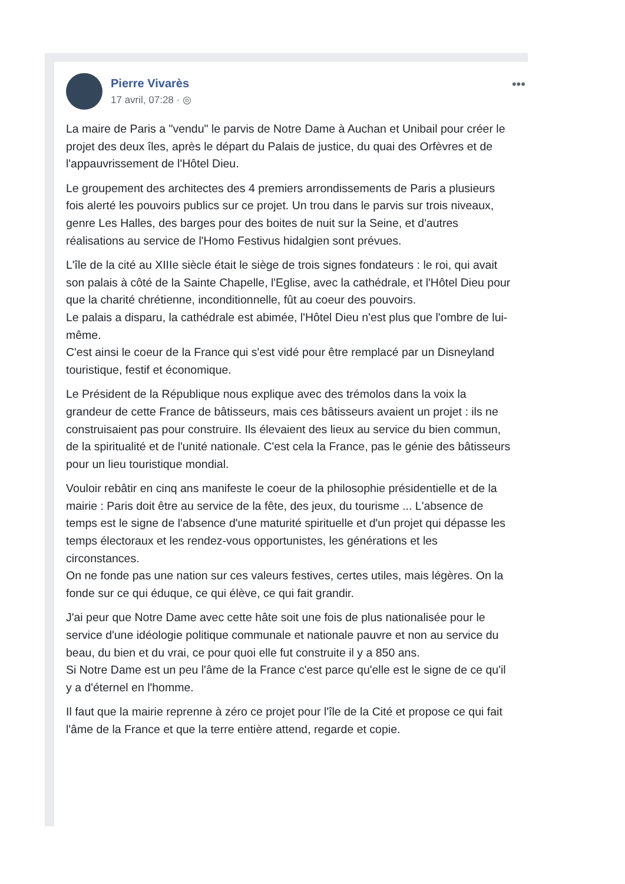Pierre Vivarès
17 avril, 07:28 · ◎
•••
La maire de Paris a "vendu" le parvis de Notre Dame à Auchan et Unibail pour créer le projet des deux îles, après le départ du Palais de justice, du quai des Orfèvres et de l'appauvrissement de l'Hôtel Dieu.
Le groupement des architectes des 4 premiers arrondissements de Paris a plusieurs fois alerté les pouvoirs publics sur ce projet. Un trou dans le parvis sur trois niveaux, genre Les Halles, des barges pour des boites de nuit sur la Seine, et d'autres réalisations au service de l'Homo Festivus hidalgien sont prévues.
L'île de la cité au XIIIe siècle était le siège de trois signes fondateurs : le roi, qui avait son palais à côté de la Sainte Chapelle, l'Eglise, avec la cathédrale, et l'Hôtel Dieu pour que la charité chrétienne, inconditionnelle, fût au coeur des pouvoirs.
Le palais a disparu, la cathédrale est abimée, l'Hôtel Dieu n'est plus que l'ombre de lui-même.
C'est ainsi le coeur de la France qui s'est vidé pour être remplacé par un Disneyland touristique, festif et économique.
Le Président de la République nous explique avec des trémolos dans la voix la grandeur de cette France de bâtisseurs, mais ces bâtisseurs avaient un projet : ils ne construisaient pas pour construire. Ils élevaient des lieux au service du bien commun, de la spiritualité et de l'unité nationale. C'est cela la France, pas le génie des bâtisseurs pour un lieu touristique mondial.
Vouloir rebâtir en cinq ans manifeste le coeur de la philosophie présidentielle et de la mairie : Paris doit être au service de la fête, des jeux, du tourisme ... L'absence de temps est le signe de l'absence d'une maturité spirituelle et d'un projet qui dépasse les temps électoraux et les rendez-vous opportunistes, les générations et les circonstances.
On ne fonde pas une nation sur ces valeurs festives, certes utiles, mais légères. On la fonde sur ce qui éduque, ce qui élève, ce qui fait grandir.
J'ai peur que Notre Dame avec cette hâte soit une fois de plus nationalisée pour le service d'une idéologie politique communale et nationale pauvre et non au service du beau, du bien et du vrai, ce pour quoi elle fut construite il y a 850 ans.
Si Notre Dame est un peu l'âme de la France c'est parce qu'elle est le signe de ce qu'il y a d'éternel en l'homme.
Il faut que la mairie reprenne à zéro ce projet pour l'île de la Cité et propose ce qui fait l'âme de la France et que la terre entière attend, regarde et copie.